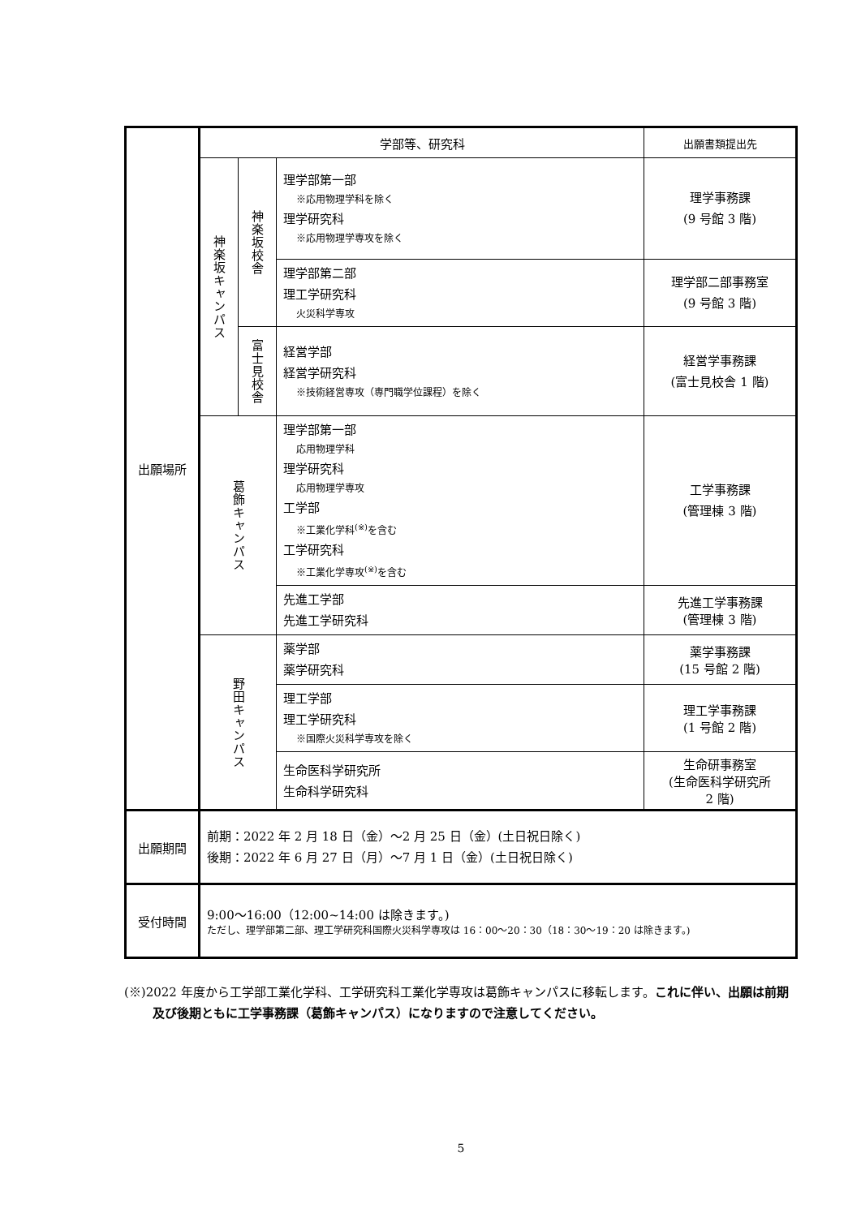| 出願場所 | 学部等、研究科 | | | 出願書類提出先 |
| | 神楽坂キャンパス | 神楽坂校舎 | 理学部第一部 ※応用物理学科を除く 理学研究科 ※応用物理学専攻を除く | 理学事務課 (9 号館 3 階) |
| | | | 理学部第二部 理工学研究科 火災科学専攻 | 理学部二部事務室 (9 号館 3 階) |
| | | 富士見校舎 | 経営学部 経営学研究科 ※技術経営専攻（専門職学位課程）を除く | 経営学事務課 (富士見校舎 1 階) |
| | 葛飾キャンパス | | 理学部第一部 応用物理学科 理学研究科 応用物理学専攻 工学部 ※工業化学科<sup>(※)</sup>を含む 工学研究科 ※工業化学専攻<sup>(※)</sup>を含む | 工学事務課 (管理棟 3 階) |
| | | | 先進工学部 先進工学研究科 | 先進工学事務課 (管理棟 3 階) |
| | 野田キャンパス | | 薬学部 薬学研究科 | 薬学事務課 (15 号館 2 階) |
| | | | 理工学部 理工学研究科 ※国際火災科学専攻を除く | 理工学事務課 (1 号館 2 階) |
| | | | 生命医科学研究所 生命科学研究科 | 生命研事務室 (生命医科学研究所 2 階) |
| 出願期間 | 前期：2022 年 2 月 18 日（金）～2 月 25 日（金）(土日祝日除く) 後期：2022 年 6 月 27 日（月）～7 月 1 日（金）(土日祝日除く) | | | |
| 受付時間 | 9:00～16:00（12:00~14:00 は除きます。) ただし、理学部第二部、理工学研究科国際火災科学専攻は 16：00～20：30（18：30～19：20 は除きます。) | | | |
(※)2022 年度から工学部工業化学科、工学研究科工業化学専攻は葛飾キャンパスに移転します。これに伴い、出願は前期及び後期ともに工学事務課（葛飾キャンパス）になりますので注意してください。
5